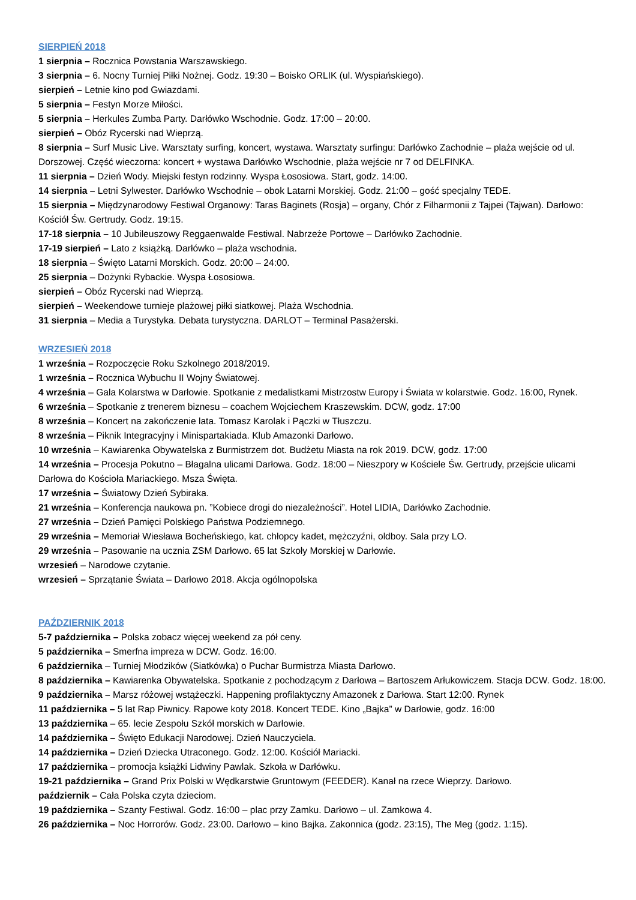SIERPIEŃ 2018
1 sierpnia – Rocznica Powstania Warszawskiego.
3 sierpnia – 6. Nocny Turniej Piłki Nożnej. Godz. 19:30 – Boisko ORLIK (ul. Wyspiańskiego).
sierpień – Letnie kino pod Gwiazdami.
5 sierpnia – Festyn Morze Miłości.
5 sierpnia – Herkules Zumba Party. Darłówko Wschodnie. Godz. 17:00 – 20:00.
sierpień – Obóz Rycerski nad Wieprzą.
8 sierpnia – Surf Music Live. Warsztaty surfing, koncert, wystawa. Warsztaty surfingu: Darłówko Zachodnie – plaża wejście od ul. Dorszowej. Część wieczorna: koncert + wystawa Darłówko Wschodnie, plaża wejście nr 7 od DELFINKA.
11 sierpnia – Dzień Wody. Miejski festyn rodzinny. Wyspa Łososiowa. Start, godz. 14:00.
14 sierpnia – Letni Sylwester. Darłówko Wschodnie – obok Latarni Morskiej. Godz. 21:00 – gość specjalny TEDE.
15 sierpnia – Międzynarodowy Festiwal Organowy: Taras Baginets (Rosja) – organy, Chór z Filharmonii z Tajpei (Tajwan). Darłowo: Kościół Św. Gertrudy. Godz. 19:15.
17-18 sierpnia – 10 Jubileuszowy Reggaenwalde Festiwal. Nabrzeże Portowe – Darłówko Zachodnie.
17-19 sierpień – Lato z książką. Darłówko – plaża wschodnia.
18 sierpnia – Święto Latarni Morskich. Godz. 20:00 – 24:00.
25 sierpnia – Dożynki Rybackie. Wyspa Łososiowa.
sierpień – Obóz Rycerski nad Wieprzą.
sierpień – Weekendowe turnieje plażowej piłki siatkowej. Plaża Wschodnia.
31 sierpnia – Media a Turystyka. Debata turystyczna. DARLOT – Terminal Pasażerski.
WRZESIEŃ 2018
1 września – Rozpoczęcie Roku Szkolnego 2018/2019.
1 września – Rocznica Wybuchu II Wojny Światowej.
4 września – Gala Kolarstwa w Darłowie. Spotkanie z medalistkami Mistrzostw Europy i Świata w kolarstwie. Godz. 16:00, Rynek.
6 września – Spotkanie z trenerem biznesu – coachem Wojciechem Kraszewskim. DCW, godz. 17:00
8 września – Koncert na zakończenie lata. Tomasz Karolak i Pączki w Tłuszczu.
8 września – Piknik Integracyjny i Minispartakiada. Klub Amazonki Darłowo.
10 września – Kawiarenka Obywatelska z Burmistrzem dot. Budżetu Miasta na rok 2019. DCW, godz. 17:00
14 września – Procesja Pokutno – Błagalna ulicami Darłowa. Godz. 18:00 – Nieszpory w Kościele Św. Gertrudy, przejście ulicami Darłowa do Kościoła Mariackiego. Msza Święta.
17 września – Światowy Dzień Sybiraka.
21 września – Konferencja naukowa pn. ”Kobiece drogi do niezależności”. Hotel LIDIA, Darłówko Zachodnie.
27 września – Dzień Pamięci Polskiego Państwa Podziemnego.
29 września – Memoriał Wiesława Bocheńskiego, kat. chłopcy kadet, mężczyźni, oldboy. Sala przy LO.
29 września – Pasowanie na ucznia ZSM Darłowo. 65 lat Szkoły Morskiej w Darłowie.
wrzesień – Narodowe czytanie.
wrzesień – Sprzątanie Świata – Darłowo 2018. Akcja ogólnopolska
PAŹDZIERNIK 2018
5-7 października – Polska zobacz więcej weekend za pół ceny.
5 października – Smerfna impreza w DCW. Godz. 16:00.
6 października – Turniej Młodzików (Siatkówka) o Puchar Burmistrza Miasta Darłowo.
8 października – Kawiarenka Obywatelska. Spotkanie z pochodzącym z Darłowa – Bartoszem Arłukowiczem. Stacja DCW. Godz. 18:00.
9 października – Marsz różowej wstążeczki. Happening profilaktyczny Amazonek z Darłowa. Start 12:00. Rynek
11 października – 5 lat Rap Piwnicy. Rapowe koty 2018. Koncert TEDE. Kino „Bajka” w Darłowie, godz. 16:00
13 października – 65. lecie Zespołu Szkół morskich w Darłowie.
14 października – Święto Edukacji Narodowej. Dzień Nauczyciela.
14 października – Dzień Dziecka Utraconego. Godz. 12:00. Kościół Mariacki.
17 października – promocja książki Lidwiny Pawlak. Szkoła w Darłówku.
19-21 października – Grand Prix Polski w Wędkarstwie Gruntowym (FEEDER). Kanał na rzece Wieprzy. Darłowo.
październik – Cała Polska czyta dzieciom.
19 października – Szanty Festiwal. Godz. 16:00 – plac przy Zamku. Darłowo – ul. Zamkowa 4.
26 października – Noc Horrorów. Godz. 23:00. Darłowo – kino Bajka. Zakonnica (godz. 23:15), The Meg (godz. 1:15).